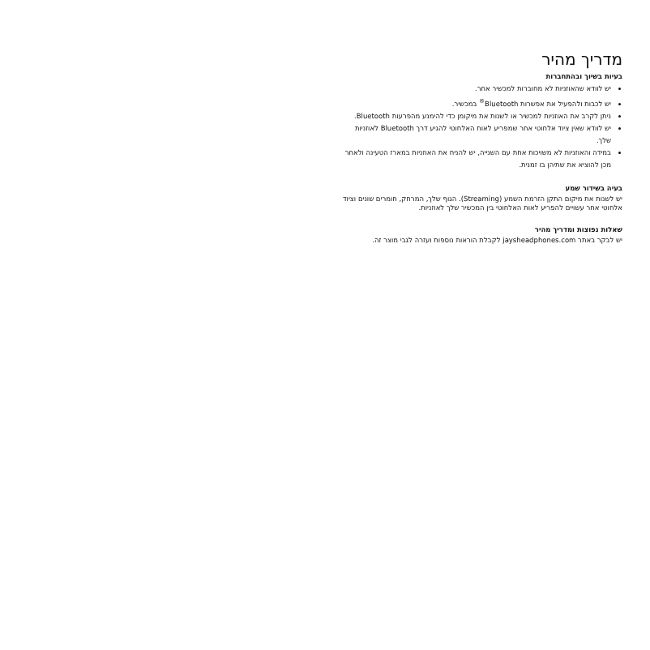מדריך מהיר
בעיות בשיוך ובהתחברות
יש לוודא שהאוזניות לא מחוברות למכשיר אחר.
יש לכבות ולהפעיל את אפשרות Bluetooth<sup>®</sup> במכשיר.
ניתן לקרב את האוזניות למכשיר או לשנות את מיקומן כדי להימנע מהפרעות Bluetooth.
יש לוודא שאין ציוד אלחוטי אחר שמפריע לאות האלחוטי להגיע דרך Bluetooth לאוזניות שלך.
במידה והאוזניות לא משויכות אחת עם השנייה, יש להניח את האוזניות במארז הטעינה ולאחר מכן להוציא את שתיהן בו זמנית.
בעיה בשידור שמע
יש לשנות את מיקום התקן הזרמת השמע (Streaming). הגוף שלך, המרחק, חומרים שונים וציוד אלחוטי אחר עשויים להפריע לאות האלחוטי בין המכשיר שלך לאוזניות.
שאלות נפוצות ומדריך מהיר
יש לבקר באתר jaysheadphones.com לקבלת הוראות נוספות ועזרה לגבי מוצר זה.